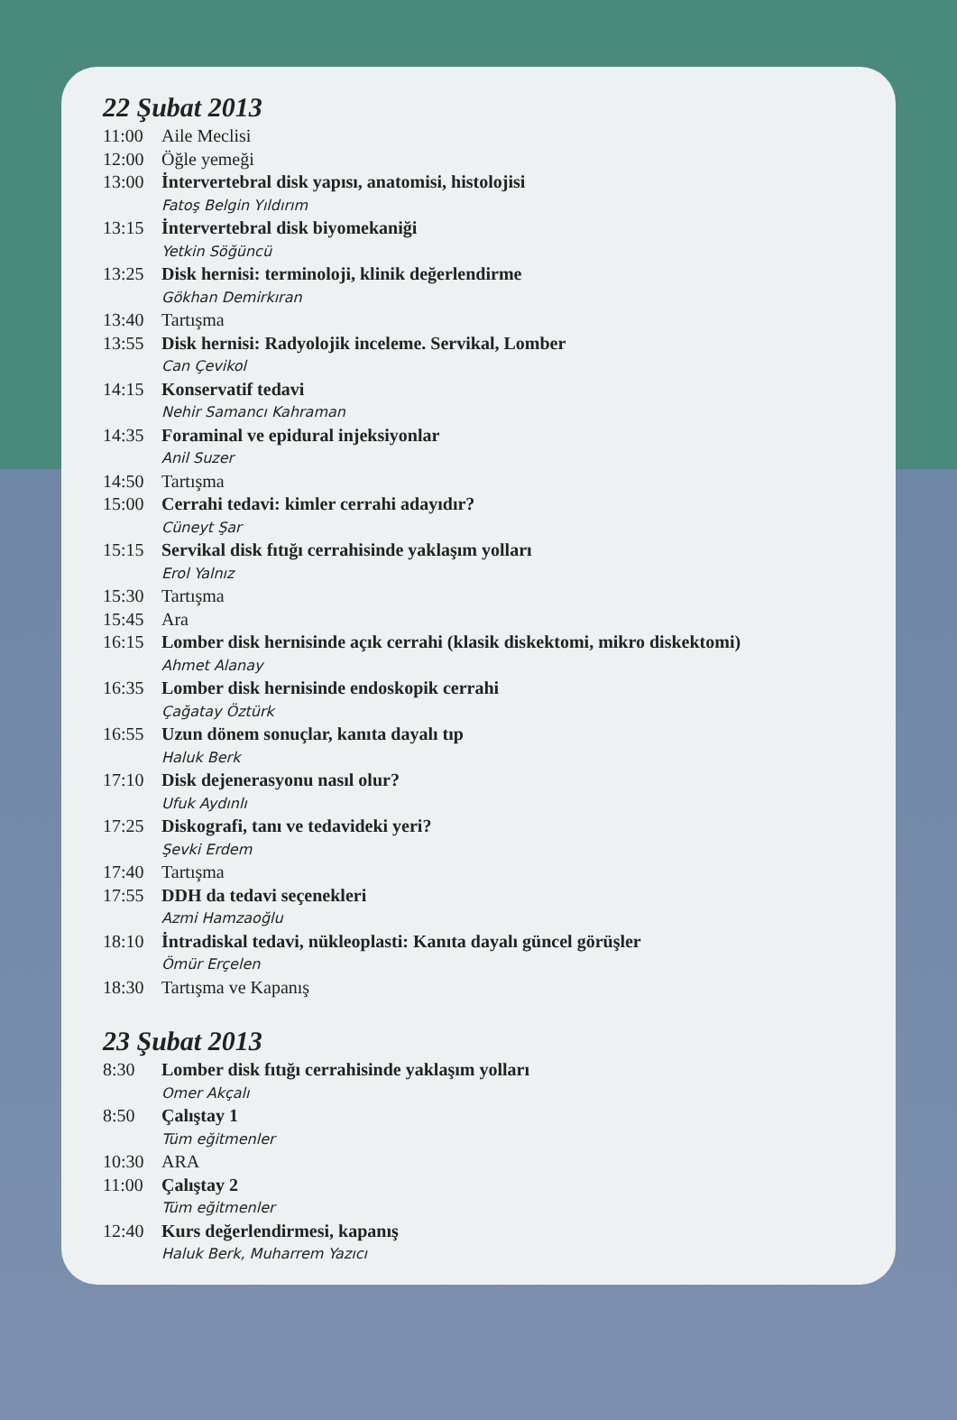22 Şubat 2013
11:00 Aile Meclisi
12:00 Öğle yemeği
13:00 İntervertebral disk yapısı, anatomisi, histolojisi
Fatoş Belgin Yıldırım
13:15 İntervertebral disk biyomekaniği
Yetkin Söğüncü
13:25 Disk hernisi: terminoloji, klinik değerlendirme
Gökhan Demirkıran
13:40 Tartışma
13:55 Disk hernisi: Radyolojik inceleme. Servikal, Lomber
Can Çevikol
14:15 Konservatif tedavi
Nehir Samancı Kahraman
14:35 Foraminal ve epidural injeksiyonlar
Anil Suzer
14:50 Tartışma
15:00 Cerrahi tedavi: kimler cerrahi adayıdır?
Cüneyt Şar
15:15 Servikal disk fıtığı cerrahisinde yaklaşım yolları
Erol Yalnız
15:30 Tartışma
15:45 Ara
16:15 Lomber disk hernisinde açık cerrahi (klasik diskektomi, mikro diskektomi)
Ahmet Alanay
16:35 Lomber disk hernisinde endoskopik cerrahi
Çağatay Öztürk
16:55 Uzun dönem sonuçlar, kanıta dayalı tıp
Haluk Berk
17:10 Disk dejenerasyonu nasıl olur?
Ufuk Aydınlı
17:25 Diskografi, tanı ve tedavideki yeri?
Şevki Erdem
17:40 Tartışma
17:55 DDH da tedavi seçenekleri
Azmi Hamzaoğlu
18:10 İntradiskal tedavi, nükleoplasti: Kanıta dayalı güncel görüşler
Ömür Erçelen
18:30 Tartışma ve Kapanış
23 Şubat 2013
8:30 Lomber disk fıtığı cerrahisinde yaklaşım yolları
Omer Akçalı
8:50 Çalıştay 1
Tüm eğitmenler
10:30 ARA
11:00 Çalıştay 2
Tüm eğitmenler
12:40 Kurs değerlendirmesi, kapanış
Haluk Berk, Muharrem Yazıcı